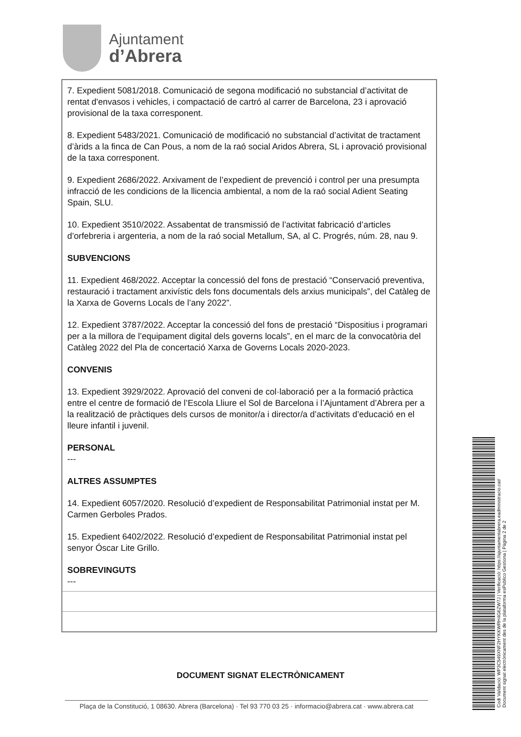Ajuntament
d’Abrera
7. Expedient 5081/2018. Comunicació de segona modificació no substancial d’activitat de rentat d'envasos i vehicles, i compactació de cartró al carrer de Barcelona, 23 i aprovació provisional de la taxa corresponent.
8. Expedient 5483/2021. Comunicació de modificació no substancial d’activitat de tractament d’àrids a la finca de Can Pous, a nom de la raó social Aridos Abrera, SL i aprovació provisional de la taxa corresponent.
9. Expedient 2686/2022. Arxivament de l’expedient de prevenció i control per una presumpta infracció de les condicions de la llicencia ambiental, a nom de la raó social Adient Seating Spain, SLU.
10. Expedient 3510/2022. Assabentat de transmissió de l’activitat fabricació d’articles d’orfebreria i argenteria, a nom de la raó social Metallum, SA, al C. Progrés, núm. 28, nau 9.
SUBVENCIONS
11. Expedient 468/2022. Acceptar la concessió del fons de prestació “Conservació preventiva, restauració i tractament arxivístic dels fons documentals dels arxius municipals”, del Catàleg de la Xarxa de Governs Locals de l’any 2022”.
12. Expedient 3787/2022. Acceptar la concessió del fons de prestació “Dispositius i programari per a la millora de l’equipament digital dels governs locals”, en el marc de la convocatòria del Catàleg 2022 del Pla de concertació Xarxa de Governs Locals 2020-2023.
CONVENIS
13. Expedient 3929/2022. Aprovació del conveni de col·laboració per a la formació pràctica entre el centre de formació de l’Escola Lliure el Sol de Barcelona i l’Ajuntament d’Abrera per a la realització de pràctiques dels cursos de monitor/a i director/a d’activitats d’educació en el lleure infantil i juvenil.
PERSONAL
---
ALTRES ASSUMPTES
14. Expedient 6057/2020. Resolució d’expedient de Responsabilitat Patrimonial instat per M. Carmen Gerboles Prados.
15. Expedient 6402/2022. Resolució d’expedient de Responsabilitat Patrimonial instat pel senyor Óscar Lite Grillo.
SOBREVINGUTS
---
DOCUMENT SIGNAT ELECTRÒNICAMENT
Plaça de la Constitució, 1 08630. Abrera (Barcelona) · Tel 93 770 03 25 · informacio@abrera.cat · www.abrera.cat
Codi Validació: WP3C549XNF2HYKKWRH4G6ZW7J | Verificació: https://ajuntamentabrera.eadministracio.cat/
Document signat electrònicament des de la plataforma esPublico Gestiona | Pàgina 2 de 2